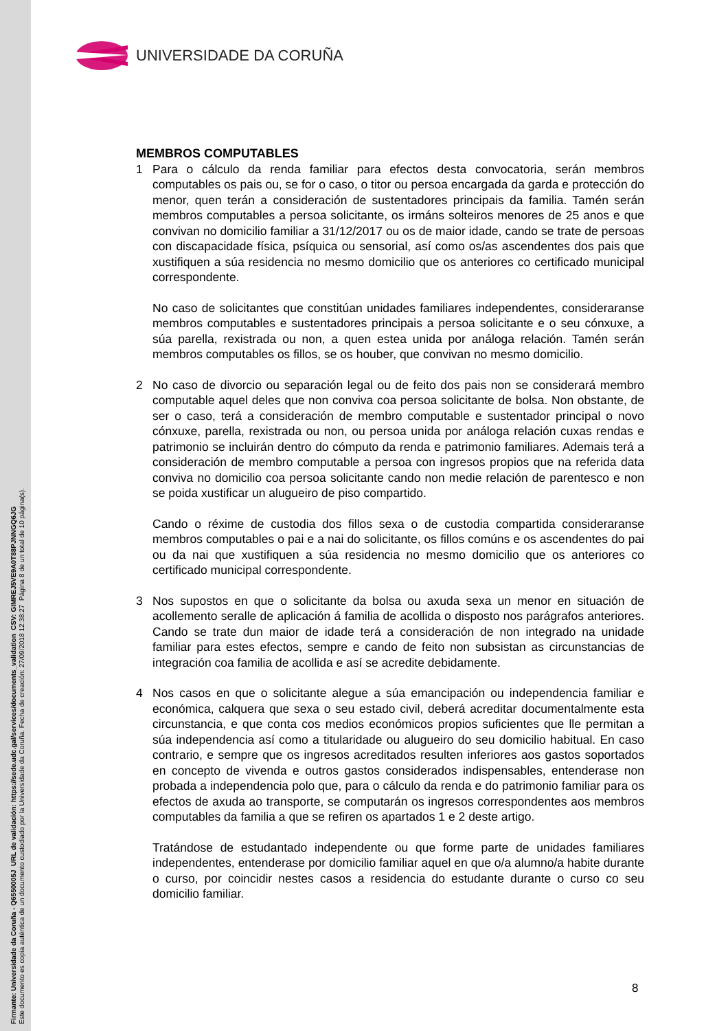Firmante: Universidade da Coruña - Q6550005J URL de validación: https://sede.udc.gal/services/documents_validation CSV: GIMREJ5VE9A0T88PJNNGQ6JG
Este documento es copia auténtica de un documento custodiado por la Universidade da Coruña. Fecha de creación: 27/09/2018 12:38:27 Página 8 de un total de 10 página(s).
UNIVERSIDADE DA CORUÑA
MEMBROS COMPUTABLES
1 Para o cálculo da renda familiar para efectos desta convocatoria, serán membros computables os pais ou, se for o caso, o titor ou persoa encargada da garda e protección do menor, quen terán a consideración de sustentadores principais da familia. Tamén serán membros computables a persoa solicitante, os irmáns solteiros menores de 25 anos e que convivan no domicilio familiar a 31/12/2017 ou os de maior idade, cando se trate de persoas con discapacidade física, psíquica ou sensorial, así como os/as ascendentes dos pais que xustifiquen a súa residencia no mesmo domicilio que os anteriores co certificado municipal correspondente.
No caso de solicitantes que constitúan unidades familiares independentes, consideraranse membros computables e sustentadores principais a persoa solicitante e o seu cónxuxe, a súa parella, rexistrada ou non, a quen estea unida por análoga relación. Tamén serán membros computables os fillos, se os houber, que convivan no mesmo domicilio.
2 No caso de divorcio ou separación legal ou de feito dos pais non se considerará membro computable aquel deles que non conviva coa persoa solicitante de bolsa. Non obstante, de ser o caso, terá a consideración de membro computable e sustentador principal o novo cónxuxe, parella, rexistrada ou non, ou persoa unida por análoga relación cuxas rendas e patrimonio se incluirán dentro do cómputo da renda e patrimonio familiares. Ademais terá a consideración de membro computable a persoa con ingresos propios que na referida data conviva no domicilio coa persoa solicitante cando non medie relación de parentesco e non se poida xustificar un alugueiro de piso compartido.
Cando o réxime de custodia dos fillos sexa o de custodia compartida consideraranse membros computables o pai e a nai do solicitante, os fillos comúns e os ascendentes do pai ou da nai que xustifiquen a súa residencia no mesmo domicilio que os anteriores co certificado municipal correspondente.
3 Nos supostos en que o solicitante da bolsa ou axuda sexa un menor en situación de acollemento seralle de aplicación á familia de acollida o disposto nos parágrafos anteriores. Cando se trate dun maior de idade terá a consideración de non integrado na unidade familiar para estes efectos, sempre e cando de feito non subsistan as circunstancias de integración coa familia de acollida e así se acredite debidamente.
4 Nos casos en que o solicitante alegue a súa emancipación ou independencia familiar e económica, calquera que sexa o seu estado civil, deberá acreditar documentalmente esta circunstancia, e que conta cos medios económicos propios suficientes que lle permitan a súa independencia así como a titularidade ou alugueiro do seu domicilio habitual. En caso contrario, e sempre que os ingresos acreditados resulten inferiores aos gastos soportados en concepto de vivenda e outros gastos considerados indispensables, entenderase non probada a independencia polo que, para o cálculo da renda e do patrimonio familiar para os efectos de axuda ao transporte, se computarán os ingresos correspondentes aos membros computables da familia a que se refiren os apartados 1 e 2 deste artigo.
Tratándose de estudantado independente ou que forme parte de unidades familiares independentes, entenderase por domicilio familiar aquel en que o/a alumno/a habite durante o curso, por coincidir nestes casos a residencia do estudante durante o curso co seu domicilio familiar.
8